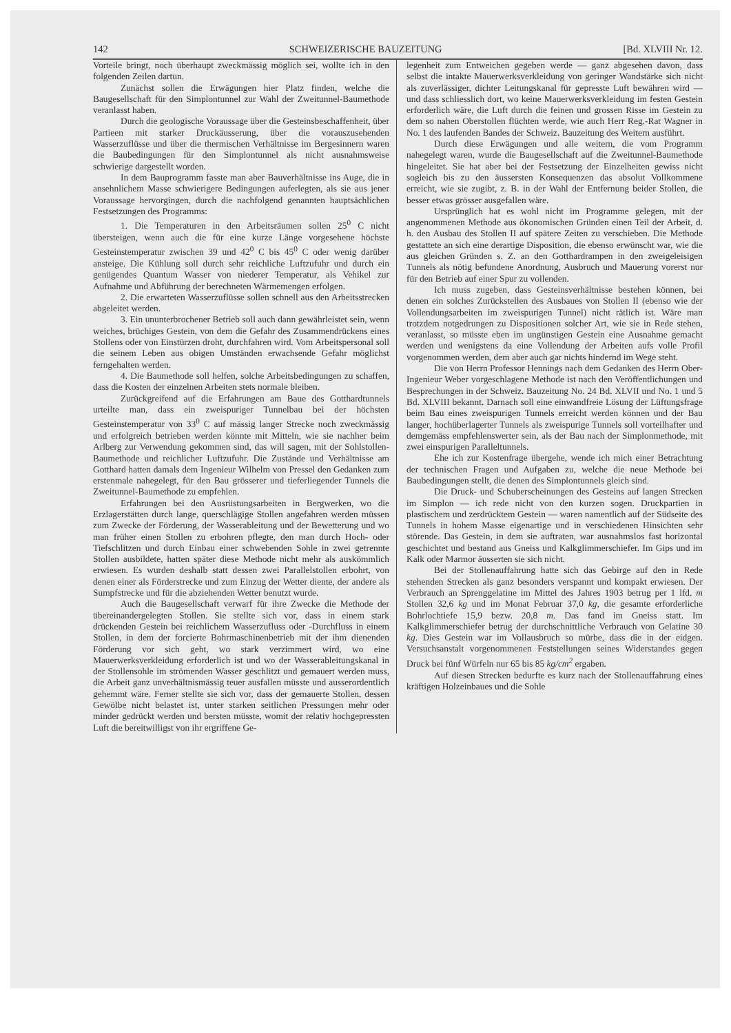142 SCHWEIZERISCHE BAUZEITUNG [Bd. XLVIII Nr. 12.
Vorteile bringt, noch überhaupt zweckmässig möglich sei, wollte ich in den folgenden Zeilen dartun.
Zunächst sollen die Erwägungen hier Platz finden, welche die Baugesellschaft für den Simplontunnel zur Wahl der Zweitunnel-Baumethode veranlasst haben.
Durch die geologische Voraussage über die Gesteinsbeschaffenheit, über Partieen mit starker Druckäusserung, über die vorauszusehenden Wasserzuflüsse und über die thermischen Verhältnisse im Bergesinnern waren die Baubedingungen für den Simplontunnel als nicht ausnahmsweise schwierige dargestellt worden.
In dem Bauprogramm fasste man aber Bauverhältnisse ins Auge, die in ansehnlichem Masse schwierigere Bedingungen auferlegten, als sie aus jener Voraussage hervorgingen, durch die nachfolgend genannten hauptsächlichen Festsetzungen des Programms:
1. Die Temperaturen in den Arbeitsräumen sollen 25<sup>0</sup> C nicht übersteigen, wenn auch die für eine kurze Länge vorgesehene höchste Gesteinstemperatur zwischen 39 und 42<sup>0</sup> C bis 45<sup>0</sup> C oder wenig darüber ansteige. Die Kühlung soll durch sehr reichliche Luftzufuhr und durch ein genügendes Quantum Wasser von niederer Temperatur, als Vehikel zur Aufnahme und Abführung der berechneten Wärmemengen erfolgen.
2. Die erwarteten Wasserzuflüsse sollen schnell aus den Arbeitsstrecken abgeleitet werden.
3. Ein ununterbrochener Betrieb soll auch dann gewährleistet sein, wenn weiches, brüchiges Gestein, von dem die Gefahr des Zusammendrückens eines Stollens oder von Einstürzen droht, durchfahren wird. Vom Arbeitspersonal soll die seinem Leben aus obigen Umständen erwachsende Gefahr möglichst ferngehalten werden.
4. Die Baumethode soll helfen, solche Arbeitsbedingungen zu schaffen, dass die Kosten der einzelnen Arbeiten stets normale bleiben.
Zurückgreifend auf die Erfahrungen am Baue des Gotthardtunnels urteilte man, dass ein zweispuriger Tunnelbau bei der höchsten Gesteinstemperatur von 33<sup>0</sup> C auf mässig langer Strecke noch zweckmässig und erfolgreich betrieben werden könnte mit Mitteln, wie sie nachher beim Arlberg zur Verwendung gekommen sind, das will sagen, mit der Sohlstollen-Baumethode und reichlicher Luftzufuhr. Die Zustände und Verhältnisse am Gotthard hatten damals dem Ingenieur Wilhelm von Pressel den Gedanken zum erstenmale nahegelegt, für den Bau grösserer und tieferliegender Tunnels die Zweitunnel-Baumethode zu empfehlen.
Erfahrungen bei den Ausrüstungsarbeiten in Bergwerken, wo die Erzlagerstätten durch lange, querschlägige Stollen angefahren werden müssen zum Zwecke der Förderung, der Wasserableitung und der Bewetterung und wo man früher einen Stollen zu erbohren pflegte, den man durch Hoch- oder Tiefschlitzen und durch Einbau einer schwebenden Sohle in zwei getrennte Stollen ausbildete, hatten später diese Methode nicht mehr als auskömmlich erwiesen. Es wurden deshalb statt dessen zwei Parallelstollen erbohrt, von denen einer als Förderstrecke und zum Einzug der Wetter diente, der andere als Sumpfstrecke und für die abziehenden Wetter benutzt wurde.
Auch die Baugesellschaft verwarf für ihre Zwecke die Methode der übereinandergelegten Stollen. Sie stellte sich vor, dass in einem stark drückenden Gestein bei reichlichem Wasserzufluss oder -Durchfluss in einem Stollen, in dem der forcierte Bohrmaschinenbetrieb mit der ihm dienenden Förderung vor sich geht, wo stark verzimmert wird, wo eine Mauerwerksverkleidung erforderlich ist und wo der Wasserableitungskanal in der Stollensohle im strömenden Wasser geschlitzt und gemauert werden muss, die Arbeit ganz unverhältnismässig teuer ausfallen müsste und ausserordentlich gehemmt wäre. Ferner stellte sie sich vor, dass der gemauerte Stollen, dessen Gewölbe nicht belastet ist, unter starken seitlichen Pressungen mehr oder minder gedrückt werden und bersten müsste, womit der relativ hochgepressten Luft die bereitwilligst von ihr ergriffene Ge-
legenheit zum Entweichen gegeben werde — ganz abgesehen davon, dass selbst die intakte Mauerwerksverkleidung von geringer Wandstärke sich nicht als zuverlässiger, dichter Leitungskanal für gepresste Luft bewähren wird — und dass schliesslich dort, wo keine Mauerwerksverkleidung im festen Gestein erforderlich wäre, die Luft durch die feinen und grossen Risse im Gestein zu dem so nahen Oberstollen flüchten werde, wie auch Herr Reg.-Rat Wagner in No. 1 des laufenden Bandes der Schweiz. Bauzeitung des Weitern ausführt.
Durch diese Erwägungen und alle weitern, die vom Programm nahegelegt waren, wurde die Baugesellschaft auf die Zweitunnel-Baumethode hingeleitet. Sie hat aber bei der Festsetzung der Einzelheiten gewiss nicht sogleich bis zu den äussersten Konsequenzen das absolut Vollkommene erreicht, wie sie zugibt, z. B. in der Wahl der Entfernung beider Stollen, die besser etwas grösser ausgefallen wäre.
Ursprünglich hat es wohl nicht im Programme gelegen, mit der angenommenen Methode aus ökonomischen Gründen einen Teil der Arbeit, d. h. den Ausbau des Stollen II auf spätere Zeiten zu verschieben. Die Methode gestattete an sich eine derartige Disposition, die ebenso erwünscht war, wie die aus gleichen Gründen s. Z. an den Gotthardrampen in den zweigeleisigen Tunnels als nötig befundene Anordnung, Ausbruch und Mauerung vorerst nur für den Betrieb auf einer Spur zu vollenden.
Ich muss zugeben, dass Gesteinsverhältnisse bestehen können, bei denen ein solches Zurückstellen des Ausbaues von Stollen II (ebenso wie der Vollendungsarbeiten im zweispurigen Tunnel) nicht rätlich ist. Wäre man trotzdem notgedrungen zu Dispositionen solcher Art, wie sie in Rede stehen, veranlasst, so müsste eben im ungünstigen Gestein eine Ausnahme gemacht werden und wenigstens da eine Vollendung der Arbeiten aufs volle Profil vorgenommen werden, dem aber auch gar nichts hindernd im Wege steht.
Die von Herrn Professor Hennings nach dem Gedanken des Herrn Ober-Ingenieur Weber vorgeschlagene Methode ist nach den Veröffentlichungen und Besprechungen in der Schweiz. Bauzeitung No. 24 Bd. XLVII und No. 1 und 5 Bd. XLVIII bekannt. Darnach soll eine einwandfreie Lösung der Lüftungsfrage beim Bau eines zweispurigen Tunnels erreicht werden können und der Bau langer, hochüberlagerter Tunnels als zweispurige Tunnels soll vorteilhafter und demgemäss empfehlenswerter sein, als der Bau nach der Simplonmethode, mit zwei einspurigen Paralleltunnels.
Ehe ich zur Kostenfrage übergehe, wende ich mich einer Betrachtung der technischen Fragen und Aufgaben zu, welche die neue Methode bei Baubedingungen stellt, die denen des Simplontunnels gleich sind.
Die Druck- und Schuberscheinungen des Gesteins auf langen Strecken im Simplon — ich rede nicht von den kurzen sogen. Druckpartien in plastischem und zerdrücktem Gestein — waren namentlich auf der Südseite des Tunnels in hohem Masse eigenartige und in verschiedenen Hinsichten sehr störende. Das Gestein, in dem sie auftraten, war ausnahmslos fast horizontal geschichtet und bestand aus Gneiss und Kalkglimmerschiefer. Im Gips und im Kalk oder Marmor äusserten sie sich nicht.
Bei der Stollenauffahrung hatte sich das Gebirge auf den in Rede stehenden Strecken als ganz besonders verspannt und kompakt erwiesen. Der Verbrauch an Sprenggelatine im Mittel des Jahres 1903 betrug per 1 lfd. m Stollen 32,6 kg und im Monat Februar 37,0 kg, die gesamte erforderliche Bohrlochtiefe 15,9 bezw. 20,8 m. Das fand im Gneiss statt. Im Kalkglimmerschiefer betrug der durchschnittliche Verbrauch von Gelatine 30 kg. Dies Gestein war im Vollausbruch so mürbe, dass die in der eidgen. Versuchsanstalt vorgenommenen Feststellungen seines Widerstandes gegen Druck bei fünf Würfeln nur 65 bis 85 kg/cm<sup>2</sup> ergaben.
Auf diesen Strecken bedurfte es kurz nach der Stollenauffahrung eines kräftigen Holzeinbaues und die Sohle